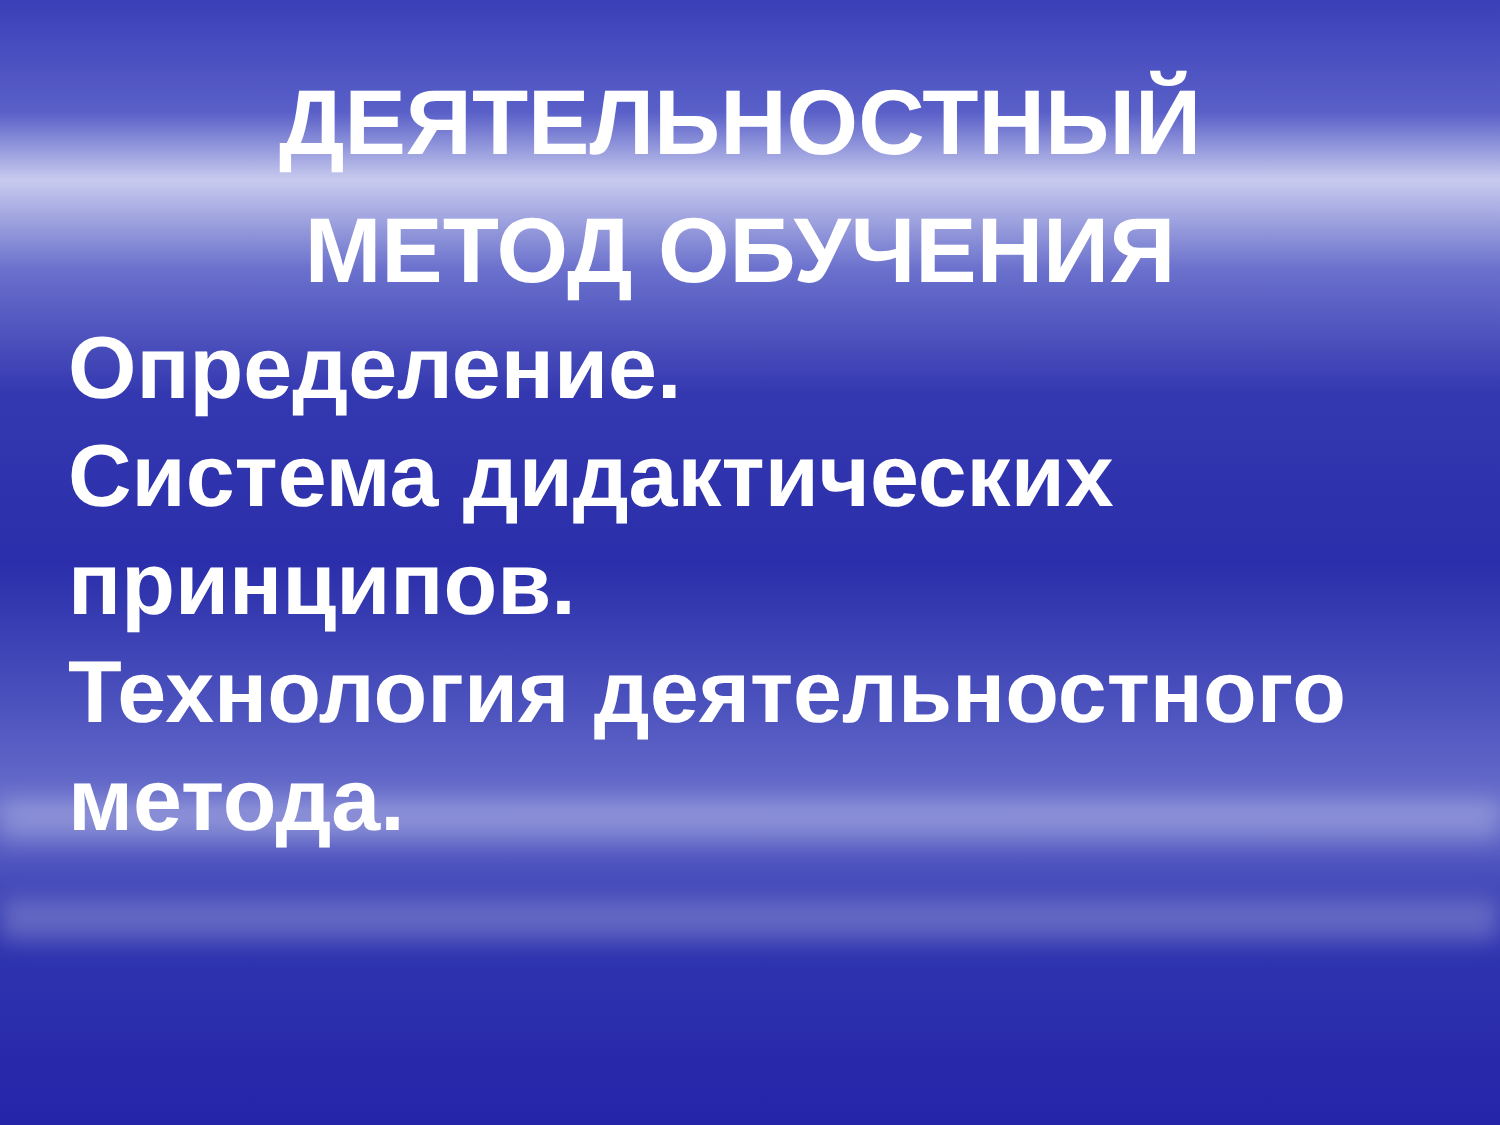ДЕЯТЕЛЬНОСТНЫЙ МЕТОД ОБУЧЕНИЯ
Определение.
Система дидактических принципов.
Технология деятельностного метода.